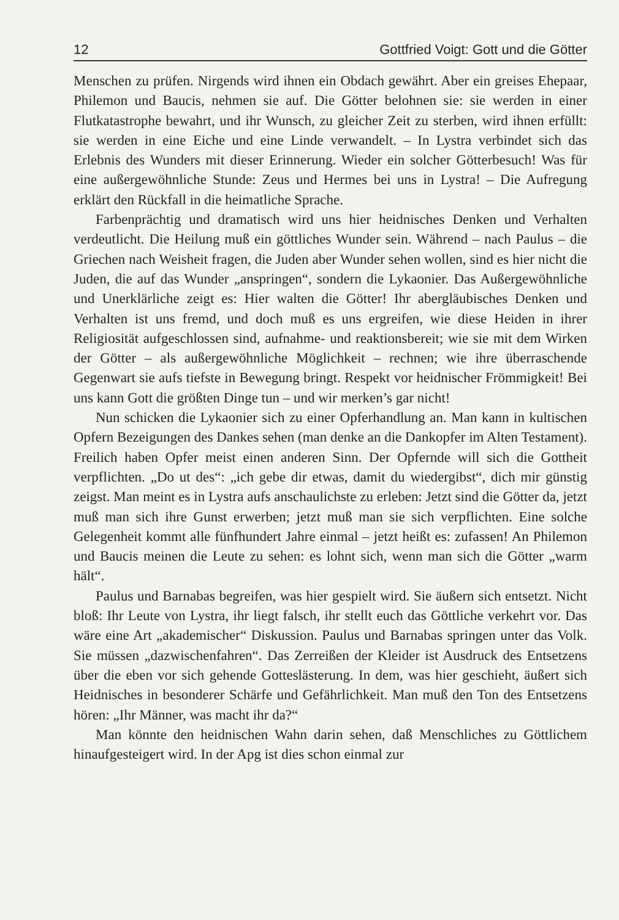12 Gottfried Voigt: Gott und die Götter
Menschen zu prüfen. Nirgends wird ihnen ein Obdach gewährt. Aber ein greises Ehepaar, Philemon und Baucis, nehmen sie auf. Die Götter belohnen sie: sie werden in einer Flutkatastrophe bewahrt, und ihr Wunsch, zu gleicher Zeit zu sterben, wird ihnen erfüllt: sie werden in eine Eiche und eine Linde verwandelt. – In Lystra verbindet sich das Erlebnis des Wunders mit dieser Erinnerung. Wieder ein solcher Götterbesuch! Was für eine außergewöhnliche Stunde: Zeus und Hermes bei uns in Lystra! – Die Aufregung erklärt den Rückfall in die heimatliche Sprache.
Farbenprächtig und dramatisch wird uns hier heidnisches Denken und Verhalten verdeutlicht. Die Heilung muß ein göttliches Wunder sein. Während – nach Paulus – die Griechen nach Weisheit fragen, die Juden aber Wunder sehen wollen, sind es hier nicht die Juden, die auf das Wunder „anspringen“, sondern die Lykaonier. Das Außergewöhnliche und Unerklärliche zeigt es: Hier walten die Götter! Ihr abergläubisches Denken und Verhalten ist uns fremd, und doch muß es uns ergreifen, wie diese Heiden in ihrer Religiosität aufgeschlossen sind, aufnahme- und reaktionsbereit; wie sie mit dem Wirken der Götter – als außergewöhnliche Möglichkeit – rechnen; wie ihre überraschende Gegenwart sie aufs tiefste in Bewegung bringt. Respekt vor heidnischer Frömmigkeit! Bei uns kann Gott die größten Dinge tun – und wir merken’s gar nicht!
Nun schicken die Lykaonier sich zu einer Opferhandlung an. Man kann in kultischen Opfern Bezeigungen des Dankes sehen (man denke an die Dankopfer im Alten Testament). Freilich haben Opfer meist einen anderen Sinn. Der Opfernde will sich die Gottheit verpflichten. „Do ut des“: „ich gebe dir etwas, damit du wiedergibst“, dich mir günstig zeigst. Man meint es in Lystra aufs anschaulichste zu erleben: Jetzt sind die Götter da, jetzt muß man sich ihre Gunst erwerben; jetzt muß man sie sich verpflichten. Eine solche Gelegenheit kommt alle fünfhundert Jahre einmal – jetzt heißt es: zufassen! An Philemon und Baucis meinen die Leute zu sehen: es lohnt sich, wenn man sich die Götter „warm hält“.
Paulus und Barnabas begreifen, was hier gespielt wird. Sie äußern sich entsetzt. Nicht bloß: Ihr Leute von Lystra, ihr liegt falsch, ihr stellt euch das Göttliche verkehrt vor. Das wäre eine Art „akademischer“ Diskussion. Paulus und Barnabas springen unter das Volk. Sie müssen „dazwischenfahren“. Das Zerreißen der Kleider ist Ausdruck des Entsetzens über die eben vor sich gehende Gotteslästerung. In dem, was hier geschieht, äußert sich Heidnisches in besonderer Schärfe und Gefährlichkeit. Man muß den Ton des Entsetzens hören: „Ihr Männer, was macht ihr da?“
Man könnte den heidnischen Wahn darin sehen, daß Menschliches zu Göttlichem hinaufgesteigert wird. In der Apg ist dies schon einmal zur